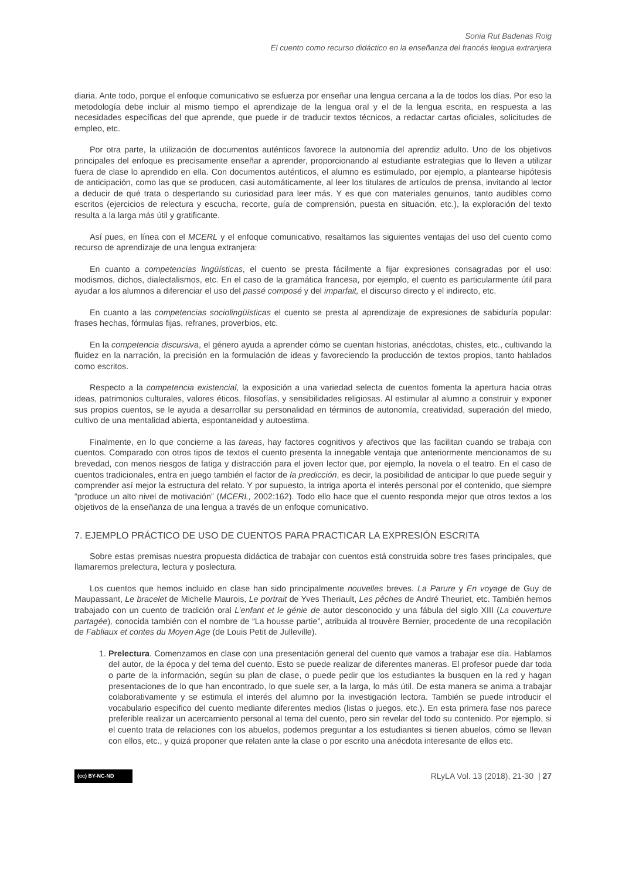Sonia Rut Badenas Roig
El cuento como recurso didáctico en la enseñanza del francés lengua extranjera
diaria. Ante todo, porque el enfoque comunicativo se esfuerza por enseñar una lengua cercana a la de todos los días. Por eso la metodología debe incluir al mismo tiempo el aprendizaje de la lengua oral y el de la lengua escrita, en respuesta a las necesidades específicas del que aprende, que puede ir de traducir textos técnicos, a redactar cartas oficiales, solicitudes de empleo, etc.
Por otra parte, la utilización de documentos auténticos favorece la autonomía del aprendiz adulto. Uno de los objetivos principales del enfoque es precisamente enseñar a aprender, proporcionando al estudiante estrategias que lo lleven a utilizar fuera de clase lo aprendido en ella. Con documentos auténticos, el alumno es estimulado, por ejemplo, a plantearse hipótesis de anticipación, como las que se producen, casi automáticamente, al leer los titulares de artículos de prensa, invitando al lector a deducir de qué trata o despertando su curiosidad para leer más. Y es que con materiales genuinos, tanto audibles como escritos (ejercicios de relectura y escucha, recorte, guía de comprensión, puesta en situación, etc.), la exploración del texto resulta a la larga más útil y gratificante.
Así pues, en línea con el MCERL y el enfoque comunicativo, resaltamos las siguientes ventajas del uso del cuento como recurso de aprendizaje de una lengua extranjera:
En cuanto a competencias lingüísticas, el cuento se presta fácilmente a fijar expresiones consagradas por el uso: modismos, dichos, dialectalismos, etc. En el caso de la gramática francesa, por ejemplo, el cuento es particularmente útil para ayudar a los alumnos a diferenciar el uso del passé composé y del imparfait, el discurso directo y el indirecto, etc.
En cuanto a las competencias sociolingüísticas el cuento se presta al aprendizaje de expresiones de sabiduría popular: frases hechas, fórmulas fijas, refranes, proverbios, etc.
En la competencia discursiva, el género ayuda a aprender cómo se cuentan historias, anécdotas, chistes, etc., cultivando la fluidez en la narración, la precisión en la formulación de ideas y favoreciendo la producción de textos propios, tanto hablados como escritos.
Respecto a la competencia existencial, la exposición a una variedad selecta de cuentos fomenta la apertura hacia otras ideas, patrimonios culturales, valores éticos, filosofías, y sensibilidades religiosas. Al estimular al alumno a construir y exponer sus propios cuentos, se le ayuda a desarrollar su personalidad en términos de autonomía, creatividad, superación del miedo, cultivo de una mentalidad abierta, espontaneidad y autoestima.
Finalmente, en lo que concierne a las tareas, hay factores cognitivos y afectivos que las facilitan cuando se trabaja con cuentos. Comparado con otros tipos de textos el cuento presenta la innegable ventaja que anteriormente mencionamos de su brevedad, con menos riesgos de fatiga y distracción para el joven lector que, por ejemplo, la novela o el teatro. En el caso de cuentos tradicionales, entra en juego también el factor de la predicción, es decir, la posibilidad de anticipar lo que puede seguir y comprender así mejor la estructura del relato. Y por supuesto, la intriga aporta el interés personal por el contenido, que siempre “produce un alto nivel de motivación” (MCERL, 2002:162). Todo ello hace que el cuento responda mejor que otros textos a los objetivos de la enseñanza de una lengua a través de un enfoque comunicativo.
7. EJEMPLO PRÁCTICO DE USO DE CUENTOS PARA PRACTICAR LA EXPRESIÓN ESCRITA
Sobre estas premisas nuestra propuesta didáctica de trabajar con cuentos está construida sobre tres fases principales, que llamaremos prelectura, lectura y poslectura.
Los cuentos que hemos incluido en clase han sido principalmente nouvelles breves. La Parure y En voyage de Guy de Maupassant, Le bracelet de Michelle Maurois, Le portrait de Yves Theriault, Les pêches de André Theuriet, etc. También hemos trabajado con un cuento de tradición oral L’enfant et le génie de autor desconocido y una fábula del siglo XIII (La couverture partagée), conocida también con el nombre de “La housse partie”, atribuida al trouvère Bernier, procedente de una recopilación de Fabliaux et contes du Moyen Age (de Louis Petit de Julleville).
1. Prelectura. Comenzamos en clase con una presentación general del cuento que vamos a trabajar ese día. Hablamos del autor, de la época y del tema del cuento. Esto se puede realizar de diferentes maneras. El profesor puede dar toda o parte de la información, según su plan de clase, o puede pedir que los estudiantes la busquen en la red y hagan presentaciones de lo que han encontrado, lo que suele ser, a la larga, lo más útil. De esta manera se anima a trabajar colaborativamente y se estimula el interés del alumno por la investigación lectora. También se puede introducir el vocabulario especifico del cuento mediante diferentes medios (listas o juegos, etc.). En esta primera fase nos parece preferible realizar un acercamiento personal al tema del cuento, pero sin revelar del todo su contenido. Por ejemplo, si el cuento trata de relaciones con los abuelos, podemos preguntar a los estudiantes si tienen abuelos, cómo se llevan con ellos, etc., y quizá proponer que relaten ante la clase o por escrito una anécdota interesante de ellos etc.
(cc) BY-NC-ND RLyLA Vol. 13 (2018), 21-30 | 27